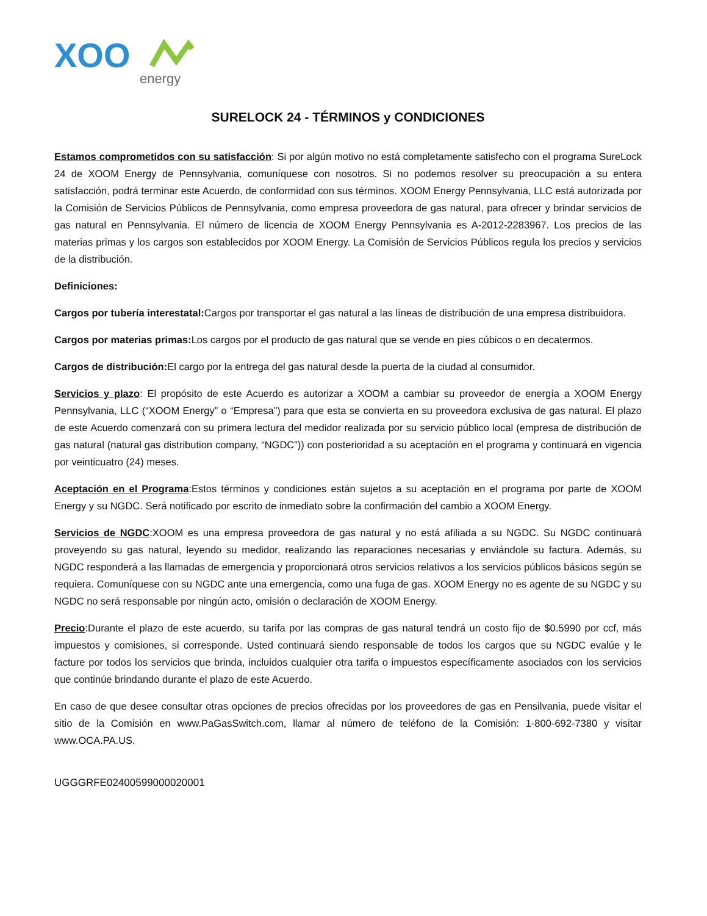XOO
energy
SURELOCK 24 - TÉRMINOS y CONDICIONES
Estamos comprometidos con su satisfacción: Si por algún motivo no está completamente satisfecho con el programa SureLock 24 de XOOM Energy de Pennsylvania, comuníquese con nosotros. Si no podemos resolver su preocupación a su entera satisfacción, podrá terminar este Acuerdo, de conformidad con sus términos. XOOM Energy Pennsylvania, LLC está autorizada por la Comisión de Servicios Públicos de Pennsylvania, como empresa proveedora de gas natural, para ofrecer y brindar servicios de gas natural en Pennsylvania. El número de licencia de XOOM Energy Pennsylvania es A-2012-2283967. Los precios de las materias primas y los cargos son establecidos por XOOM Energy. La Comisión de Servicios Públicos regula los precios y servicios de la distribución.
Definiciones:
Cargos por tubería interestatal: Cargos por transportar el gas natural a las líneas de distribución de una empresa distribuidora.
Cargos por materias primas: Los cargos por el producto de gas natural que se vende en pies cúbicos o en decatermos.
Cargos de distribución: El cargo por la entrega del gas natural desde la puerta de la ciudad al consumidor.
Servicios y plazo: El propósito de este Acuerdo es autorizar a XOOM a cambiar su proveedor de energía a XOOM Energy Pennsylvania, LLC (“XOOM Energy” o “Empresa”) para que esta se convierta en su proveedora exclusiva de gas natural. El plazo de este Acuerdo comenzará con su primera lectura del medidor realizada por su servicio público local (empresa de distribución de gas natural (natural gas distribution company, “NGDC”)) con posterioridad a su aceptación en el programa y continuará en vigencia por veinticuatro (24) meses.
Aceptación en el Programa:Estos términos y condiciones están sujetos a su aceptación en el programa por parte de XOOM Energy y su NGDC. Será notificado por escrito de inmediato sobre la confirmación del cambio a XOOM Energy.
Servicios de NGDC:XOOM es una empresa proveedora de gas natural y no está afiliada a su NGDC. Su NGDC continuará proveyendo su gas natural, leyendo su medidor, realizando las reparaciones necesarias y enviándole su factura. Además, su NGDC responderá a las llamadas de emergencia y proporcionará otros servicios relativos a los servicios públicos básicos según se requiera. Comuníquese con su NGDC ante una emergencia, como una fuga de gas. XOOM Energy no es agente de su NGDC y su NGDC no será responsable por ningún acto, omisión o declaración de XOOM Energy.
Precio:Durante el plazo de este acuerdo, su tarifa por las compras de gas natural tendrá un costo fijo de $0.5990 por ccf, más impuestos y comisiones, si corresponde. Usted continuará siendo responsable de todos los cargos que su NGDC evalúe y le facture por todos los servicios que brinda, incluidos cualquier otra tarifa o impuestos específicamente asociados con los servicios que continúe brindando durante el plazo de este Acuerdo.
En caso de que desee consultar otras opciones de precios ofrecidas por los proveedores de gas en Pensilvania, puede visitar el sitio de la Comisión en www.PaGasSwitch.com, llamar al número de teléfono de la Comisión: 1-800-692-7380 y visitar www.OCA.PA.US.
UGGGRFE02400599000020001